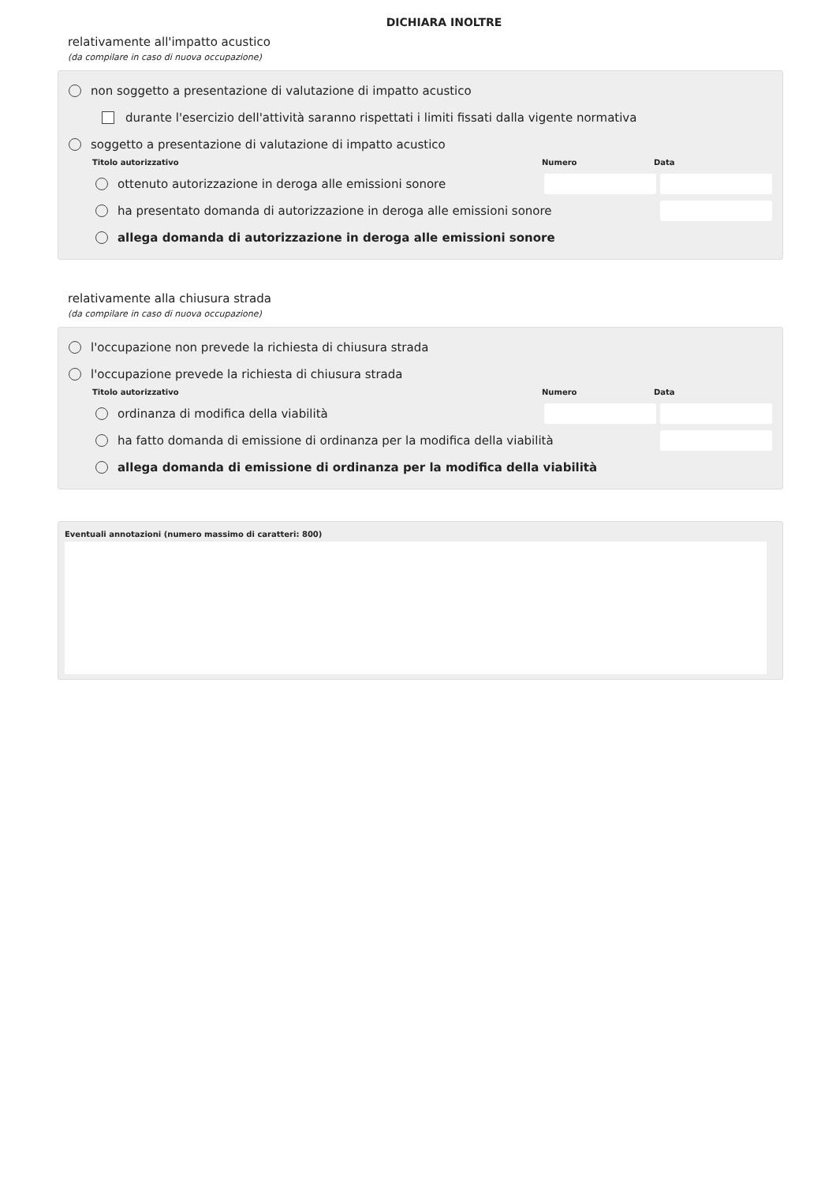DICHIARA INOLTRE
relativamente all'impatto acustico
(da compilare in caso di nuova occupazione)
non soggetto a presentazione di valutazione di impatto acustico
durante l'esercizio dell'attività saranno rispettati i limiti fissati dalla vigente normativa
soggetto a presentazione di valutazione di impatto acustico
Titolo autorizzativo Numero Data
ottenuto autorizzazione in deroga alle emissioni sonore
ha presentato domanda di autorizzazione in deroga alle emissioni sonore
allega domanda di autorizzazione in deroga alle emissioni sonore
relativamente alla chiusura strada
(da compilare in caso di nuova occupazione)
l'occupazione non prevede la richiesta di chiusura strada
l'occupazione prevede la richiesta di chiusura strada
Titolo autorizzativo Numero Data
ordinanza di modifica della viabilità
ha fatto domanda di emissione di ordinanza per la modifica della viabilità
allega domanda di emissione di ordinanza per la modifica della viabilità
Eventuali annotazioni (numero massimo di caratteri: 800)